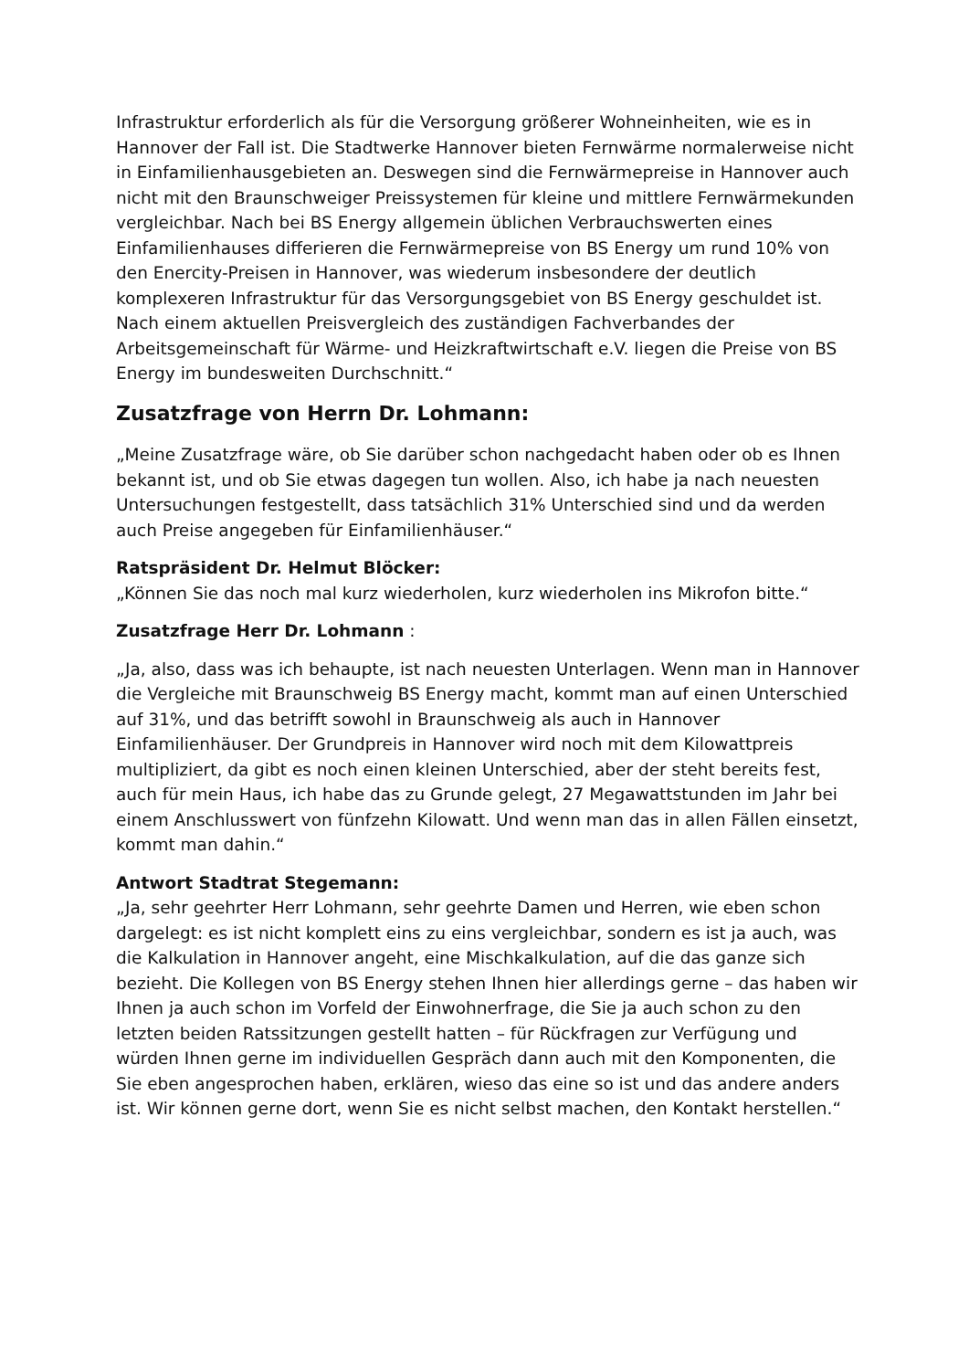Infrastruktur erforderlich als für die Versorgung größerer Wohneinheiten, wie es in Hannover der Fall ist. Die Stadtwerke Hannover bieten Fernwärme normalerweise nicht in Einfamilienhausgebieten an. Deswegen sind die Fernwärmepreise in Hannover auch nicht mit den Braunschweiger Preissystemen für kleine und mittlere Fernwärmekunden vergleichbar. Nach bei BS Energy allgemein üblichen Verbrauchswerten eines Einfamilienhauses differieren die Fernwärmepreise von BS Energy um rund 10% von den Enercity-Preisen in Hannover, was wiederum insbesondere der deutlich komplexeren Infrastruktur für das Versorgungsgebiet von BS Energy geschuldet ist. Nach einem aktuellen Preisvergleich des zuständigen Fachverbandes der Arbeitsgemeinschaft für Wärme- und Heizkraftwirtschaft e.V. liegen die Preise von BS Energy im bundesweiten Durchschnitt.“
Zusatzfrage von Herrn Dr. Lohmann:
„Meine Zusatzfrage wäre, ob Sie darüber schon nachgedacht haben oder ob es Ihnen bekannt ist, und ob Sie etwas dagegen tun wollen. Also, ich habe ja nach neuesten Untersuchungen festgestellt, dass tatsächlich 31% Unterschied sind und da werden auch Preise angegeben für Einfamilienhäuser.“
Ratspräsident Dr. Helmut Blöcker:
„Können Sie das noch mal kurz wiederholen, kurz wiederholen ins Mikrofon bitte.“
Zusatzfrage Herr Dr. Lohmann :
„Ja, also, dass was ich behaupte, ist nach neuesten Unterlagen. Wenn man in Hannover die Vergleiche mit Braunschweig BS Energy macht, kommt man auf einen Unterschied auf 31%, und das betrifft sowohl in Braunschweig als auch in Hannover Einfamilienhäuser. Der Grundpreis in Hannover wird noch mit dem Kilowattpreis multipliziert, da gibt es noch einen kleinen Unterschied, aber der steht bereits fest, auch für mein Haus, ich habe das zu Grunde gelegt, 27 Megawattstunden im Jahr bei einem Anschlusswert von fünfzehn Kilowatt. Und wenn man das in allen Fällen einsetzt, kommt man dahin.“
Antwort Stadtrat Stegemann:
„Ja, sehr geehrter Herr Lohmann, sehr geehrte Damen und Herren, wie eben schon dargelegt: es ist nicht komplett eins zu eins vergleichbar, sondern es ist ja auch, was die Kalkulation in Hannover angeht, eine Mischkalkulation, auf die das ganze sich bezieht. Die Kollegen von BS Energy stehen Ihnen hier allerdings gerne – das haben wir Ihnen ja auch schon im Vorfeld der Einwohnerfrage, die Sie ja auch schon zu den letzten beiden Ratssitzungen gestellt hatten – für Rückfragen zur Verfügung und würden Ihnen gerne im individuellen Gespräch dann auch mit den Komponenten, die Sie eben angesprochen haben, erklären, wieso das eine so ist und das andere anders ist. Wir können gerne dort, wenn Sie es nicht selbst machen, den Kontakt herstellen.“